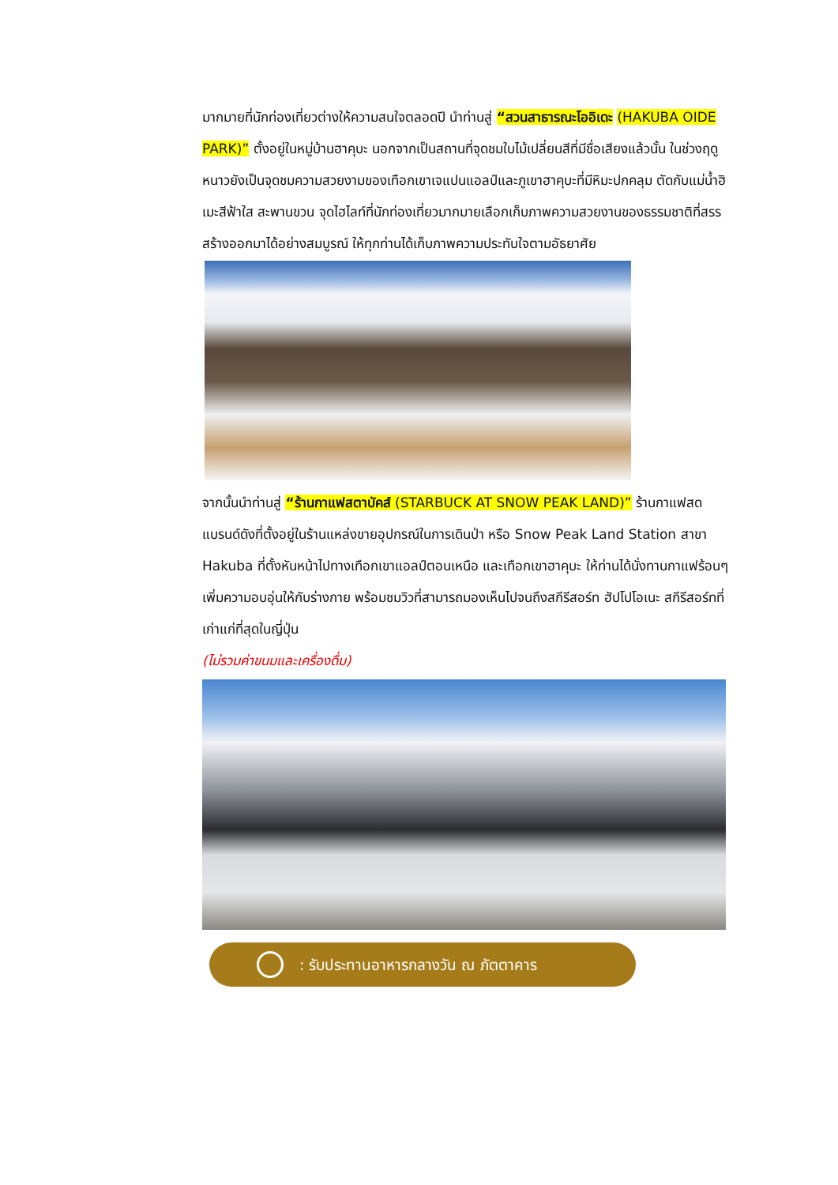มากมายที่นักท่องเที่ยวต่างให้ความสนใจตลอดปี นำท่านสู่ “สวนสาธารณะโออิเดะ (HAKUBA OIDE PARK)” ตั้งอยู่ในหมู่บ้านฮาคุบะ นอกจากเป็นสถานที่จุดชมใบไม้เปลี่ยนสีที่มีชื่อเสียงแล้วนั้น ในช่วงฤดูหนาวยังเป็นจุดชมความสวยงามของเทือกเขาเจแปนแอลป์และภูเขาฮาคุบะที่มีหิมะปกคลุม ตัดกับแม่น้ำฮิเมะสีฟ้าใส สะพานขวน จุดไฮไลท์ที่นักท่องเที่ยวมากมายเลือกเก็บภาพความสวยงานของธรรมชาติที่สรรสร้างออกมาได้อย่างสมบูรณ์ ให้ทุกท่านได้เก็บภาพความประทับใจตามอัธยาศัย
จากนั้นนำท่านสู่ “ร้านกาแฟสตาบัคส์ (STARBUCK AT SNOW PEAK LAND)” ร้านกาแฟสดแบรนด์ดังที่ตั้งอยู่ในร้านแหล่งขายอุปกรณ์ในการเดินป่า หรือ Snow Peak Land Station สาขา Hakuba ที่ตั้งหันหน้าไปทางเทือกเขาแอลป์ตอนเหนือ และเทือกเขาฮาคุบะ ให้ท่านได้นั่งทานกาแฟร้อนๆ เพิ่มความอบอุ่นให้กับร่างกาย พร้อมชมวิวที่สามารถมองเห็นไปจนถึงสกีรีสอร์ท ฮัปโปโอเนะ สกีรีสอร์ทที่เก่าแก่ที่สุดในญี่ปุ่น
(ไม่รวมค่าขนมและเครื่องดื่ม)
: รับประทานอาหารกลางวัน ณ ภัตตาคาร